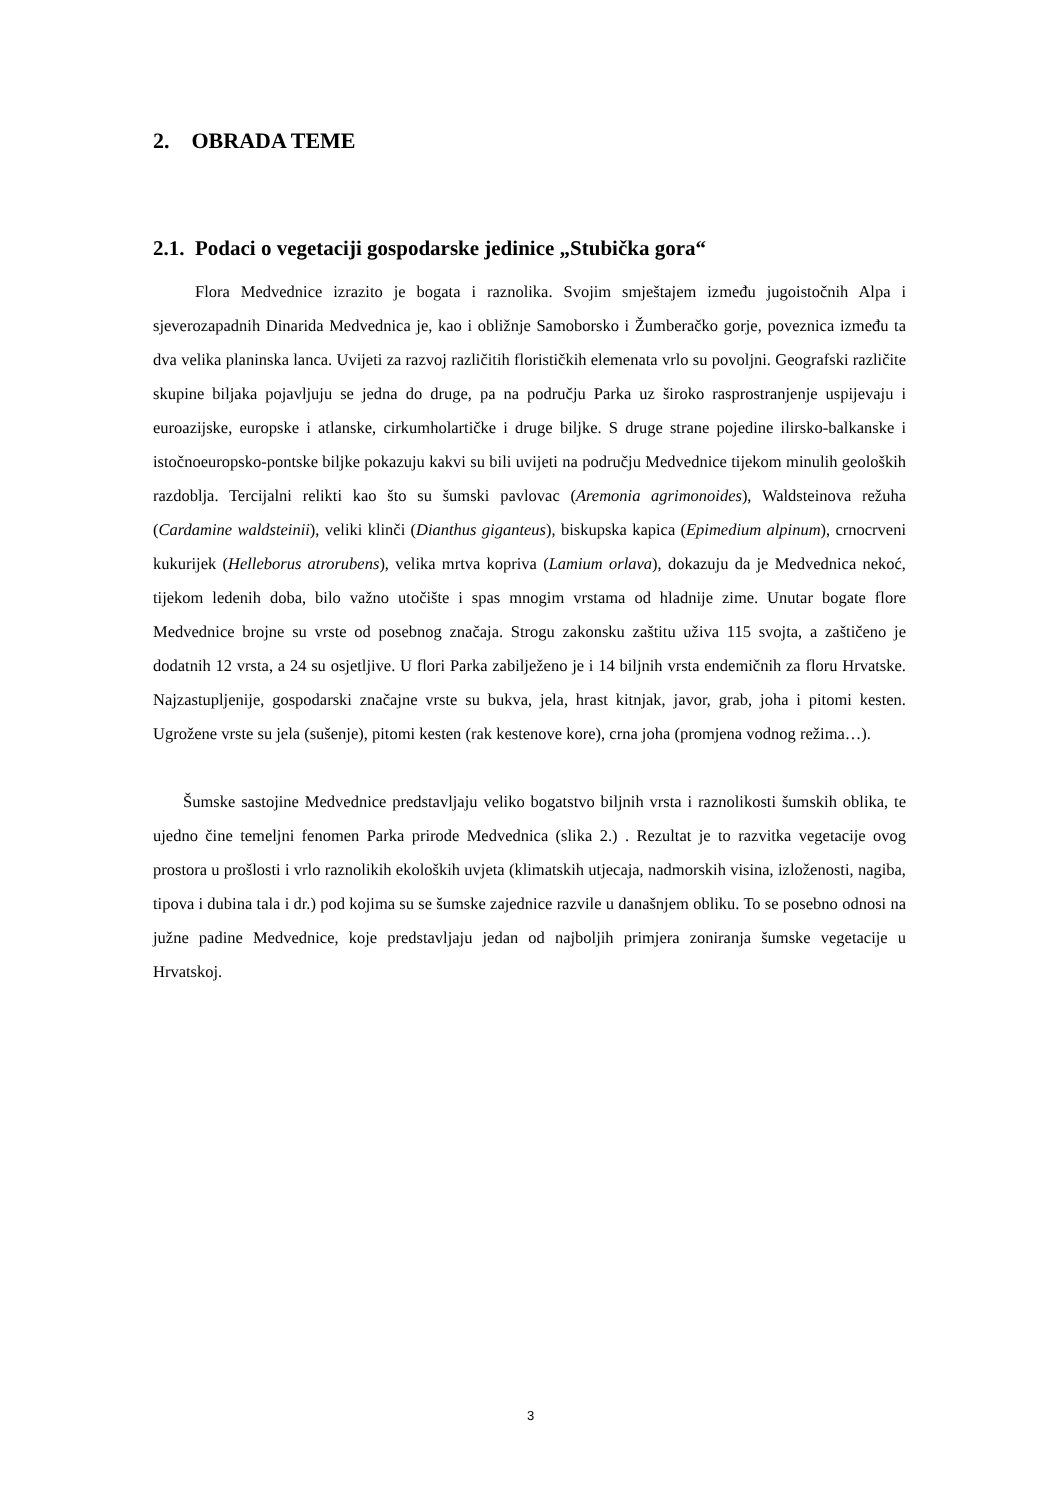2. OBRADA TEME
2.1. Podaci o vegetaciji gospodarske jedinice „Stubička gora“
Flora Medvednice izrazito je bogata i raznolika. Svojim smještajem između jugoistočnih Alpa i sjeverozapadnih Dinarida Medvednica je, kao i obližnje Samoborsko i Žumberačko gorje, poveznica između ta dva velika planinska lanca. Uvijeti za razvoj različitih florističkih elemenata vrlo su povoljni. Geografski različite skupine biljaka pojavljuju se jedna do druge, pa na području Parka uz široko rasprostranjenje uspijevaju i euroazijske, europske i atlanske, cirkumholartičke i druge biljke. S druge strane pojedine ilirsko-balkanske i istočnoeuropsko-pontske biljke pokazuju kakvi su bili uvijeti na području Medvednice tijekom minulih geoloških razdoblja. Tercijalni relikti kao što su šumski pavlovac (Aremonia agrimonoides), Waldsteinova režuha (Cardamine waldsteinii), veliki klinči (Dianthus giganteus), biskupska kapica (Epimedium alpinum), crnocrveni kukurijek (Helleborus atrorubens), velika mrtva kopriva (Lamium orlava), dokazuju da je Medvednica nekoć, tijekom ledenih doba, bilo važno utočište i spas mnogim vrstama od hladnije zime. Unutar bogate flore Medvednice brojne su vrste od posebnog značaja. Strogu zakonsku zaštitu uživa 115 svojta, a zaštičeno je dodatnih 12 vrsta, a 24 su osjetljive. U flori Parka zabilježeno je i 14 biljnih vrsta endemičnih za floru Hrvatske. Najzastupljenije, gospodarski značajne vrste su bukva, jela, hrast kitnjak, javor, grab, joha i pitomi kesten. Ugrožene vrste su jela (sušenje), pitomi kesten (rak kestenove kore), crna joha (promjena vodnog režima…).
Šumske sastojine Medvednice predstavljaju veliko bogatstvo biljnih vrsta i raznolikosti šumskih oblika, te ujedno čine temeljni fenomen Parka prirode Medvednica (slika 2.) . Rezultat je to razvitka vegetacije ovog prostora u prošlosti i vrlo raznolikih ekoloških uvjeta (klimatskih utjecaja, nadmorskih visina, izloženosti, nagiba, tipova i dubina tala i dr.) pod kojima su se šumske zajednice razvile u današnjem obliku. To se posebno odnosi na južne padine Medvednice, koje predstavljaju jedan od najboljih primjera zoniranja šumske vegetacije u Hrvatskoj.
3